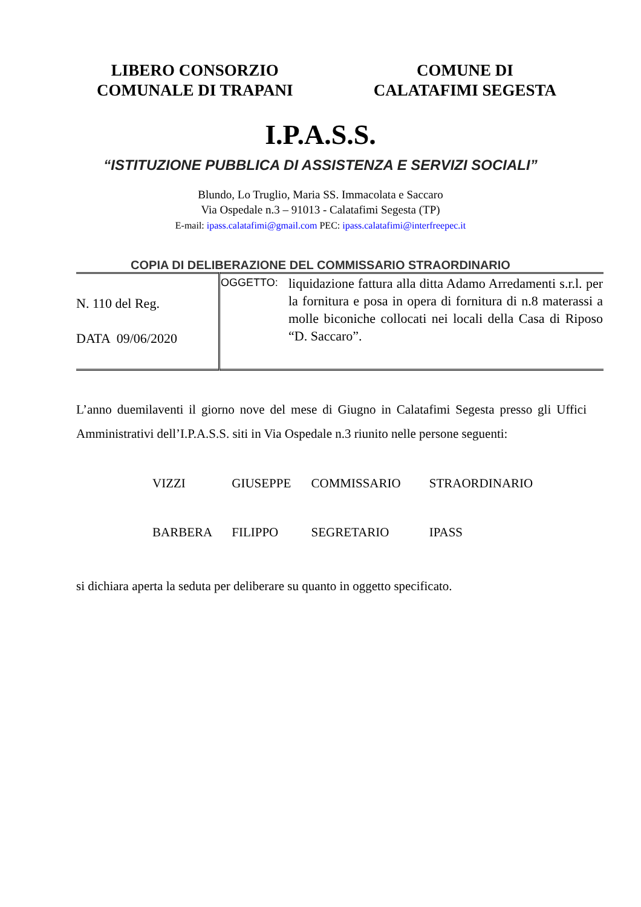LIBERO CONSORZIO
COMUNALE DI TRAPANI
COMUNE DI
CALATAFIMI SEGESTA
I.P.A.S.S.
“ISTITUZIONE PUBBLICA DI ASSISTENZA E SERVIZI SOCIALI”
Blundo, Lo Truglio, Maria SS. Immacolata e Saccaro
Via Ospedale n.3 – 91013 - Calatafimi Segesta (TP)
E-mail: ipass.calatafimi@gmail.com PEC: ipass.calatafimi@interfreepec.it
COPIA DI DELIBERAZIONE DEL COMMISSARIO STRAORDINARIO
| N. 110 del Reg. DATA 09/06/2020 | OGGETTO: | liquidazione fattura alla ditta Adamo Arredamenti s.r.l. per la fornitura e posa in opera di fornitura di n.8 materassi a molle biconiche collocati nei locali della Casa di Riposo “D. Saccaro”. |
L’anno duemilaventi il giorno nove del mese di Giugno in Calatafimi Segesta presso gli Uffici Amministrativi dell’I.P.A.S.S. siti in Via Ospedale n.3 riunito nelle persone seguenti:
VIZZI GIUSEPPE COMMISSARIO STRAORDINARIO
BARBERA FILIPPO SEGRETARIO IPASS
si dichiara aperta la seduta per deliberare su quanto in oggetto specificato.